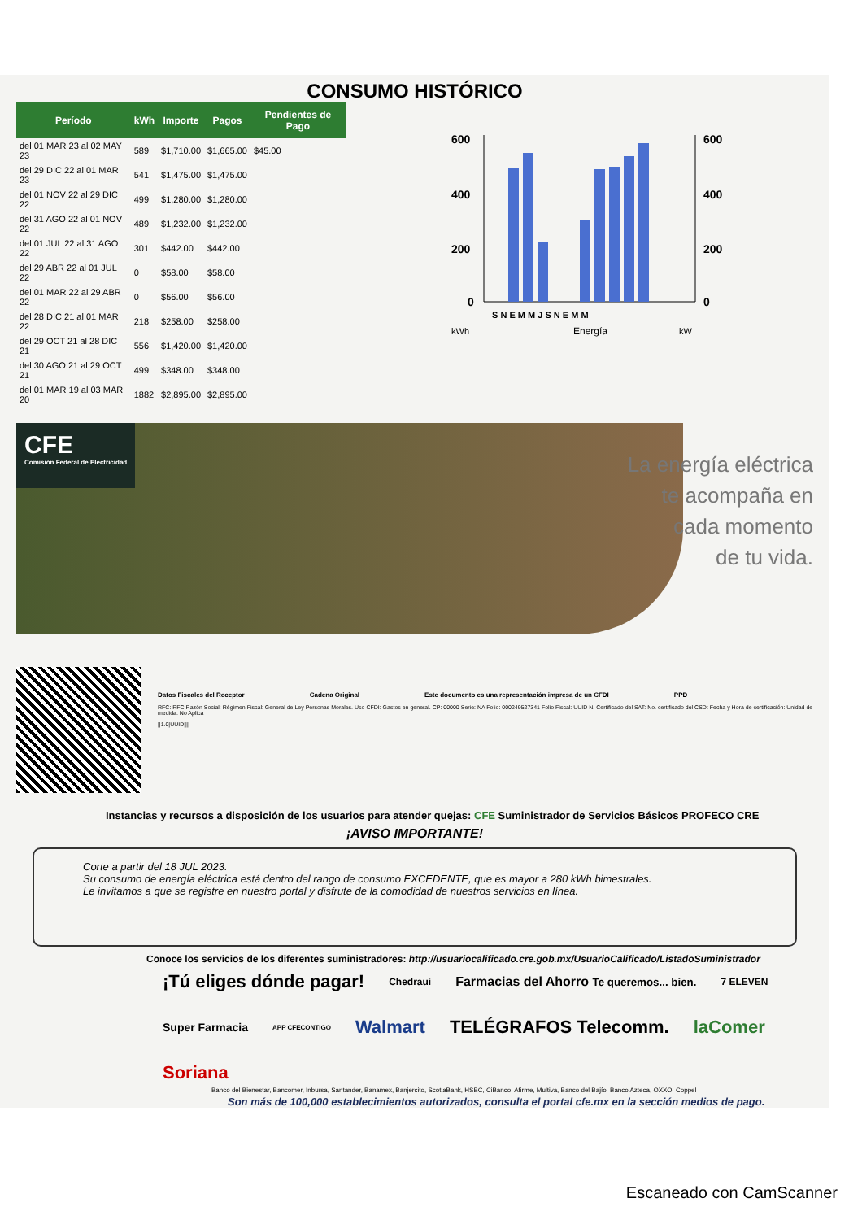CONSUMO HISTÓRICO
| Período | kWh | Importe | Pagos | Pendientes de Pago |
| --- | --- | --- | --- | --- |
| del 01 MAR 23 al 02 MAY 23 | 589 | $1,710.00 | $1,665.00 | $45.00 |
| del 29 DIC 22 al 01 MAR 23 | 541 | $1,475.00 | $1,475.00 | |
| del 01 NOV 22 al 29 DIC 22 | 499 | $1,280.00 | $1,280.00 | |
| del 31 AGO 22 al 01 NOV 22 | 489 | $1,232.00 | $1,232.00 | |
| del 01 JUL 22 al 31 AGO 22 | 301 | $442.00 | $442.00 | |
| del 29 ABR 22 al 01 JUL 22 | 0 | $58.00 | $58.00 | |
| del 01 MAR 22 al 29 ABR 22 | 0 | $56.00 | $56.00 | |
| del 28 DIC 21 al 01 MAR 22 | 218 | $258.00 | $258.00 | |
| del 29 OCT 21 al 28 DIC 21 | 556 | $1,420.00 | $1,420.00 | |
| del 30 AGO 21 al 29 OCT 21 | 499 | $348.00 | $348.00 | |
| del 01 MAR 19 al 03 MAR 20 | 1882 | $2,895.00 | $2,895.00 | |
600
400
200
0
600
400
200
0
S N E M M J S N E M M
kWh
Energía
kW
CFE
Comisión Federal de Electricidad
La energía eléctrica
te acompaña en
cada momento
de tu vida.
Datos Fiscales del Receptor Cadena Original Este documento es una representación impresa de un CFDI PPD
RFC: RFC Razón Social: Régimen Fiscal: General de Ley Personas Morales. Uso CFDI: Gastos en general. CP: 00000 Serie: NA Folio: 000249527341 Folio Fiscal: UUID N. Certificado del SAT: No. certificado del CSD: Fecha y Hora de certificación: Unidad de medida: No Aplica
||1.0|UUID|||
Instancias y recursos a disposición de los usuarios para atender quejas: CFE Suministrador de Servicios Básicos PROFECO CRE
¡AVISO IMPORTANTE!
Corte a partir del 18 JUL 2023.
Su consumo de energía eléctrica está dentro del rango de consumo EXCEDENTE, que es mayor a 280 kWh bimestrales.
Le invitamos a que se registre en nuestro portal y disfrute de la comodidad de nuestros servicios en línea.
Conoce los servicios de los diferentes suministradores: http://usuariocalificado.cre.gob.mx/UsuarioCalificado/ListadoSuministrador
¡Tú eliges dónde pagar! Chedraui Farmacias del Ahorro Te queremos... bien. 7 ELEVEN Super Farmacia APP CFECONTIGO Walmart TELÉGRAFOS Telecomm. laComer Soriana
Banco del Bienestar, Bancomer, Inbursa, Santander, Banamex, Banjercito, ScotiaBank, HSBC, CiBanco, Afirme, Multiva, Banco del Bajío, Banco Azteca, OXXO, Coppel
Son más de 100,000 establecimientos autorizados, consulta el portal cfe.mx en la sección medios de pago.
Escaneado con CamScanner